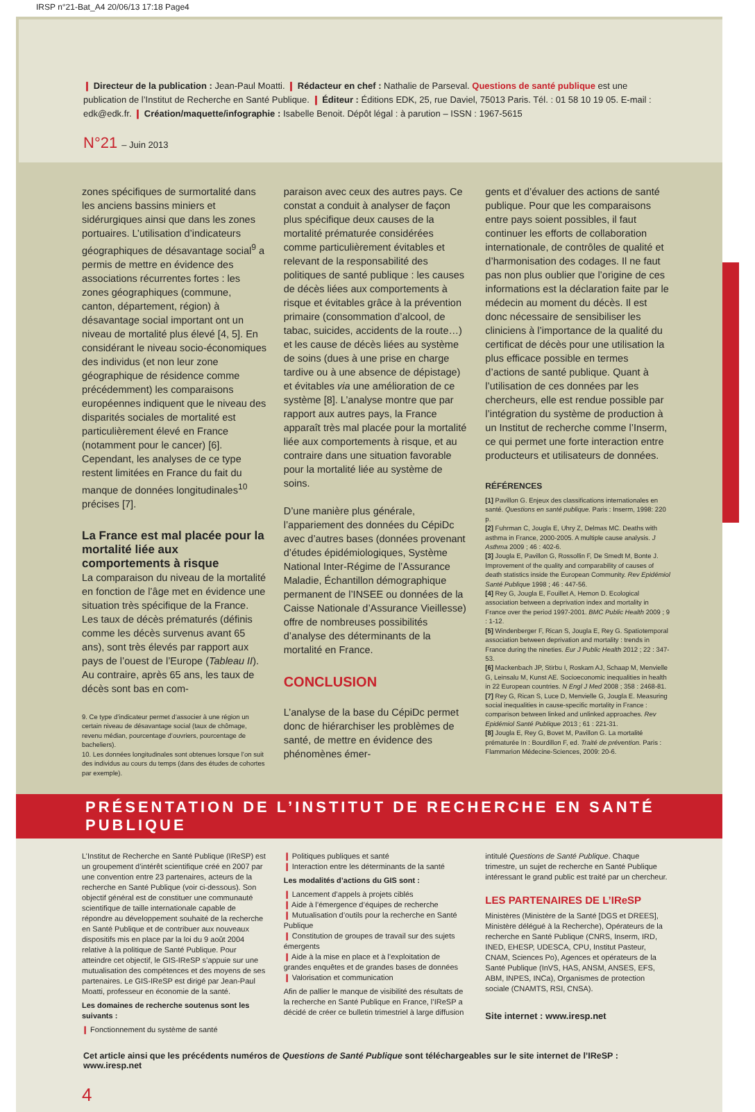IRSP n°21-Bat_A4 20/06/13 17:18 Page4
❙ Directeur de la publication : Jean-Paul Moatti. ❙ Rédacteur en chef : Nathalie de Parseval. Questions de santé publique est une publication de l’Institut de Recherche en Santé Publique. ❙ Éditeur : Éditions EDK, 25, rue Daviel, 75013 Paris. Tél. : 01 58 10 19 05. E-mail : edk@edk.fr. ❙ Création/maquette/infographie : Isabelle Benoit. Dépôt légal : à parution – ISSN : 1967-5615
N°21 – Juin 2013
zones spécifiques de surmortalité dans les anciens bassins miniers et sidérurgiques ainsi que dans les zones portuaires. L’utilisation d’indicateurs géographiques de désavantage social<sup>9</sup> a permis de mettre en évidence des associations récurrentes fortes : les zones géographiques (commune, canton, département, région) à désavantage social important ont un niveau de mortalité plus élevé [4, 5]. En considérant le niveau socio-économiques des individus (et non leur zone géographique de résidence comme précédemment) les comparaisons européennes indiquent que le niveau des disparités sociales de mortalité est particulièrement élevé en France (notamment pour le cancer) [6]. Cependant, les analyses de ce type restent limitées en France du fait du manque de données longitudinales<sup>10</sup> précises [7].
La France est mal placée pour la mortalité liée aux comportements à risque
La comparaison du niveau de la mortalité en fonction de l’âge met en évidence une situation très spécifique de la France. Les taux de décès prématurés (définis comme les décès survenus avant 65 ans), sont très élevés par rapport aux pays de l’ouest de l’Europe (Tableau II). Au contraire, après 65 ans, les taux de décès sont bas en com-
9. Ce type d’indicateur permet d’associer à une région un certain niveau de désavantage social (taux de chômage, revenu médian, pourcentage d’ouvriers, pourcentage de bacheliers).
10. Les données longitudinales sont obtenues lorsque l’on suit des individus au cours du temps (dans des études de cohortes par exemple).
paraison avec ceux des autres pays. Ce constat a conduit à analyser de façon plus spécifique deux causes de la mortalité prématurée considérées comme particulièrement évitables et relevant de la responsabilité des politiques de santé publique : les causes de décès liées aux comportements à risque et évitables grâce à la prévention primaire (consommation d’alcool, de tabac, suicides, accidents de la route…) et les cause de décès liées au système de soins (dues à une prise en charge tardive ou à une absence de dépistage) et évitables via une amélioration de ce système [8]. L’analyse montre que par rapport aux autres pays, la France apparaît très mal placée pour la mortalité liée aux comportements à risque, et au contraire dans une situation favorable pour la mortalité liée au système de soins.
D’une manière plus générale, l’appariement des données du CépiDc avec d’autres bases (données provenant d’études épidémiologiques, Système National Inter-Régime de l’Assurance Maladie, Échantillon démographique permanent de l’INSEE ou données de la Caisse Nationale d’Assurance Vieillesse) offre de nombreuses possibilités d’analyse des déterminants de la mortalité en France.
CONCLUSION
L’analyse de la base du CépiDc permet donc de hiérarchiser les problèmes de santé, de mettre en évidence des phénomènes émer-
gents et d’évaluer des actions de santé publique. Pour que les comparaisons entre pays soient possibles, il faut continuer les efforts de collaboration internationale, de contrôles de qualité et d’harmonisation des codages. Il ne faut pas non plus oublier que l’origine de ces informations est la déclaration faite par le médecin au moment du décès. Il est donc nécessaire de sensibiliser les cliniciens à l’importance de la qualité du certificat de décès pour une utilisation la plus efficace possible en termes d’actions de santé publique. Quant à l’utilisation de ces données par les chercheurs, elle est rendue possible par l’intégration du système de production à un Institut de recherche comme l’Inserm, ce qui permet une forte interaction entre producteurs et utilisateurs de données.
RÉFÉRENCES
[1] Pavillon G. Enjeux des classifications internationales en santé. Questions en santé publique. Paris : Inserm, 1998: 220 p.
[2] Fuhrman C, Jougla E, Uhry Z, Delmas MC. Deaths with asthma in France, 2000-2005. A multiple cause analysis. J Asthma 2009 ; 46 : 402-6.
[3] Jougla E, Pavillon G, Rossollin F, De Smedt M, Bonte J. Improvement of the quality and comparability of causes of death statistics inside the European Community. Rev Epidémiol Santé Publique 1998 ; 46 : 447-56.
[4] Rey G, Jougla E, Fouillet A, Hemon D. Ecological association between a deprivation index and mortality in France over the period 1997-2001. BMC Public Health 2009 ; 9 : 1-12.
[5] Windenberger F, Rican S, Jougla E, Rey G. Spatiotemporal association between deprivation and mortality : trends in France during the nineties. Eur J Public Health 2012 ; 22 : 347-53.
[6] Mackenbach JP, Stirbu I, Roskam AJ, Schaap M, Menvielle G, Leinsalu M, Kunst AE. Socioeconomic inequalities in health in 22 European countries. N Engl J Med 2008 ; 358 : 2468-81.
[7] Rey G, Rican S, Luce D, Menvielle G, Jougla E. Measuring social inequalities in cause-specific mortality in France : comparison between linked and unlinked approaches. Rev Epidémiol Santé Publique 2013 ; 61 : 221-31.
[8] Jougla E, Rey G, Bovet M, Pavillon G. La mortalité prématurée In : Bourdillon F, ed. Traité de prévention. Paris : Flammarion Médecine-Sciences, 2009: 20-6.
PRÉSENTATION DE L’INSTITUT DE RECHERCHE EN SANTÉ PUBLIQUE
L’Institut de Recherche en Santé Publique (IReSP) est un groupement d’intérêt scientifique créé en 2007 par une convention entre 23 partenaires, acteurs de la recherche en Santé Publique (voir ci-dessous). Son objectif général est de constituer une communauté scientifique de taille internationale capable de répondre au développement souhaité de la recherche en Santé Publique et de contribuer aux nouveaux dispositifs mis en place par la loi du 9 août 2004 relative à la politique de Santé Publique. Pour atteindre cet objectif, le GIS-IReSP s’appuie sur une mutualisation des compétences et des moyens de ses partenaires. Le GIS-IReSP est dirigé par Jean-Paul Moatti, professeur en économie de la santé.
Les domaines de recherche soutenus sont les suivants :
❙ Fonctionnement du système de santé
❙ Politiques publiques et santé
❙ Interaction entre les déterminants de la santé
Les modalités d’actions du GIS sont :
❙ Lancement d’appels à projets ciblés
❙ Aide à l’émergence d’équipes de recherche
❙ Mutualisation d’outils pour la recherche en Santé Publique
❙ Constitution de groupes de travail sur des sujets émergents
❙ Aide à la mise en place et à l’exploitation de grandes enquêtes et de grandes bases de données
❙ Valorisation et communication
Afin de pallier le manque de visibilité des résultats de la recherche en Santé Publique en France, l’IReSP a décidé de créer ce bulletin trimestriel à large diffusion
intitulé Questions de Santé Publique. Chaque trimestre, un sujet de recherche en Santé Publique intéressant le grand public est traité par un chercheur.
LES PARTENAIRES DE L’IReSP
Ministères (Ministère de la Santé [DGS et DREES], Ministère délégué à la Recherche), Opérateurs de la recherche en Santé Publique (CNRS, Inserm, IRD, INED, EHESP, UDESCA, CPU, Institut Pasteur, CNAM, Sciences Po), Agences et opérateurs de la Santé Publique (InVS, HAS, ANSM, ANSES, EFS, ABM, INPES, INCa), Organismes de protection sociale (CNAMTS, RSI, CNSA).
Site internet : www.iresp.net
Cet article ainsi que les précédents numéros de Questions de Santé Publique sont téléchargeables sur le site internet de l’IReSP : www.iresp.net
4